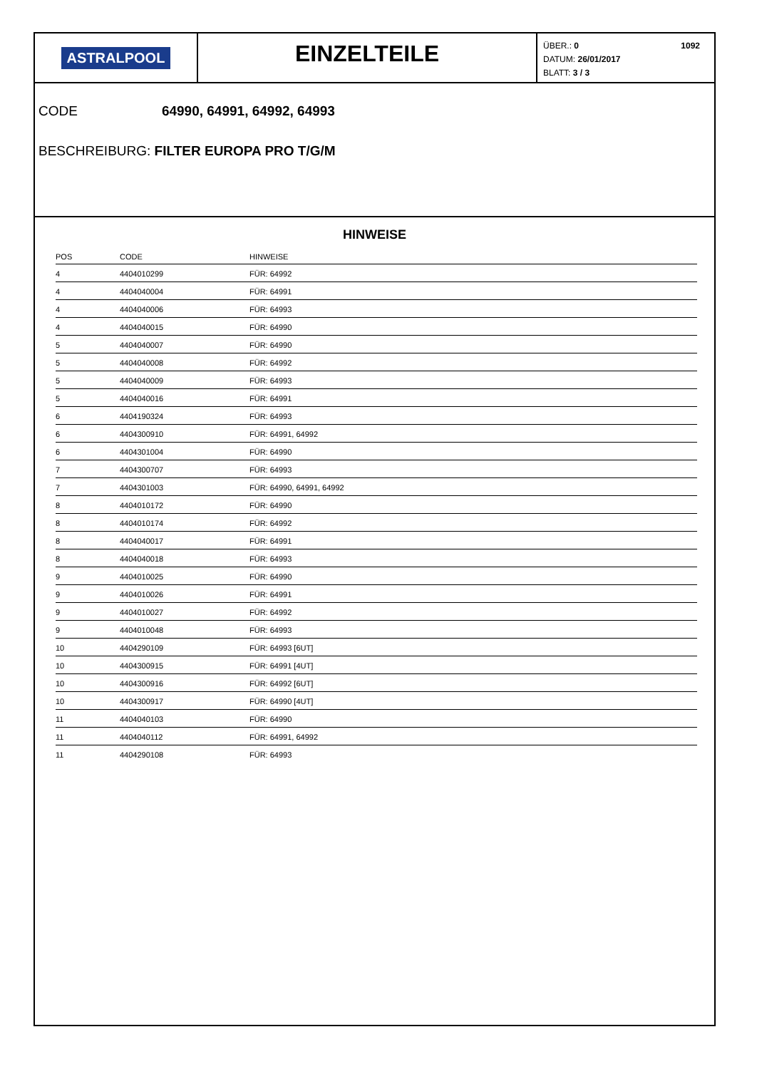ASTRALPOOL
EINZELTEILE
ÜBER.: 0
DATUM: 26/01/2017
BLATT: 3 / 3
1092
CODE 64990, 64991, 64992, 64993
BESCHREIBURG: FILTER EUROPA PRO T/G/M
HINWEISE
| POS | CODE | HINWEISE |
| --- | --- | --- |
| 4 | 4404010299 | FÜR: 64992 |
| 4 | 4404040004 | FÜR: 64991 |
| 4 | 4404040006 | FÜR: 64993 |
| 4 | 4404040015 | FÜR: 64990 |
| 5 | 4404040007 | FÜR: 64990 |
| 5 | 4404040008 | FÜR: 64992 |
| 5 | 4404040009 | FÜR: 64993 |
| 5 | 4404040016 | FÜR: 64991 |
| 6 | 4404190324 | FÜR: 64993 |
| 6 | 4404300910 | FÜR: 64991, 64992 |
| 6 | 4404301004 | FÜR: 64990 |
| 7 | 4404300707 | FÜR: 64993 |
| 7 | 4404301003 | FÜR: 64990, 64991, 64992 |
| 8 | 4404010172 | FÜR: 64990 |
| 8 | 4404010174 | FÜR: 64992 |
| 8 | 4404040017 | FÜR: 64991 |
| 8 | 4404040018 | FÜR: 64993 |
| 9 | 4404010025 | FÜR: 64990 |
| 9 | 4404010026 | FÜR: 64991 |
| 9 | 4404010027 | FÜR: 64992 |
| 9 | 4404010048 | FÜR: 64993 |
| 10 | 4404290109 | FÜR: 64993 [6UT] |
| 10 | 4404300915 | FÜR: 64991 [4UT] |
| 10 | 4404300916 | FÜR: 64992 [6UT] |
| 10 | 4404300917 | FÜR: 64990 [4UT] |
| 11 | 4404040103 | FÜR: 64990 |
| 11 | 4404040112 | FÜR: 64991, 64992 |
| 11 | 4404290108 | FÜR: 64993 |